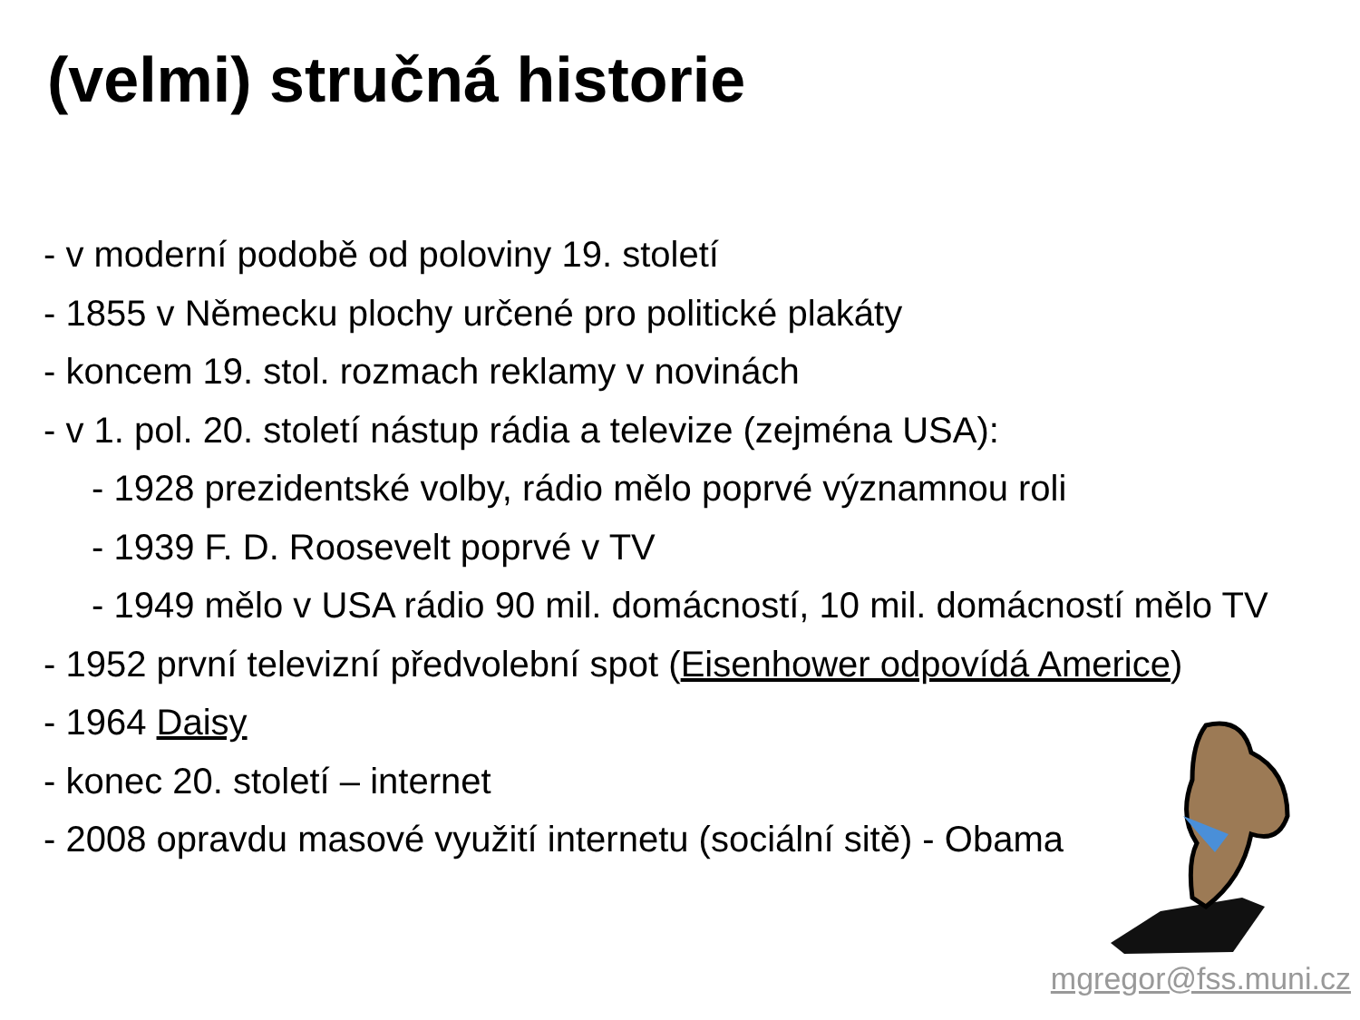(velmi) stručná historie
- v moderní podobě od poloviny 19. století
- 1855 v Německu plochy určené pro politické plakáty
- koncem 19. stol. rozmach reklamy v novinách
- v 1. pol. 20. století nástup rádia a televize (zejména USA):
- 1928 prezidentské volby, rádio mělo poprvé významnou roli
- 1939 F. D. Roosevelt poprvé v TV
- 1949 mělo v USA rádio 90 mil. domácností, 10 mil. domácností mělo TV
- 1952 první televizní předvolební spot (Eisenhower odpovídá Americe)
- 1964 Daisy
- konec 20. století – internet
- 2008 opravdu masové využití internetu (sociální sitě) - Obama
mgregor@fss.muni.cz